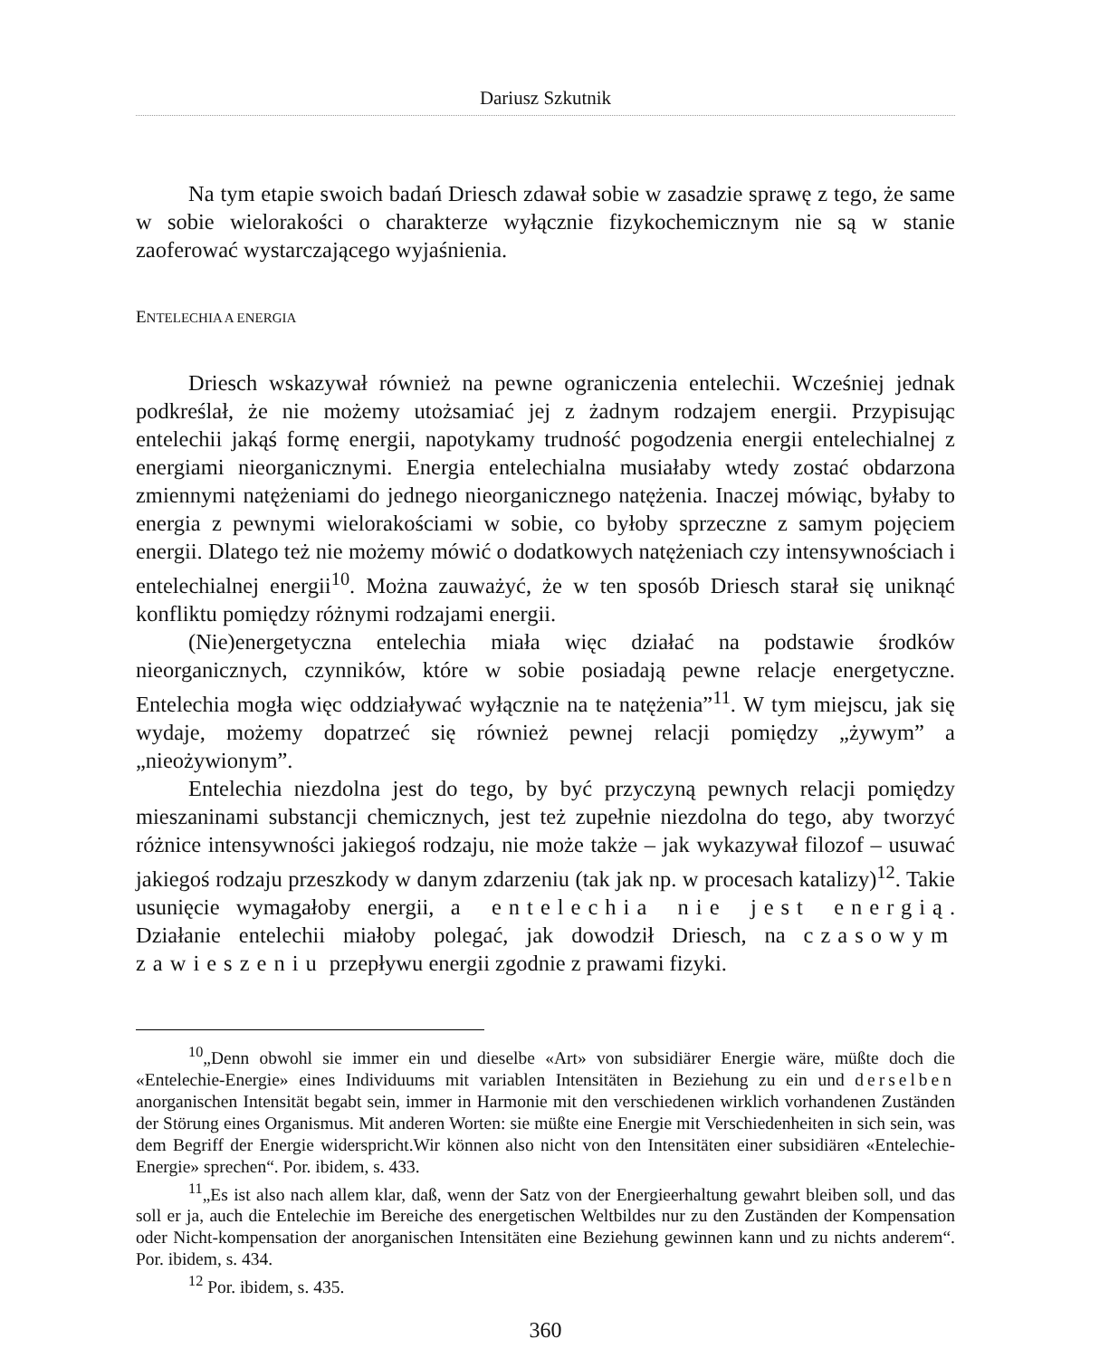Dariusz Szkutnik
Na tym etapie swoich badań Driesch zdawał sobie w zasadzie sprawę z tego, że same w sobie wielorakości o charakterze wyłącznie fizykochemicznym nie są w stanie zaoferować wystarczającego wyjaśnienia.
ENTELECHIA A ENERGIA
Driesch wskazywał również na pewne ograniczenia entelechii. Wcześniej jednak podkreślał, że nie możemy utożsamiać jej z żadnym rodzajem energii. Przypisując entelechii jakąś formę energii, napotykamy trudność pogodzenia energii entelechialnej z energiami nieorganicznymi. Energia entelechialna musiałaby wtedy zostać obdarzona zmiennymi natężeniami do jednego nieorganicznego natężenia. Inaczej mówiąc, byłaby to energia z pewnymi wielorakościami w sobie, co byłoby sprzeczne z samym pojęciem energii. Dlatego też nie możemy mówić o dodatkowych natężeniach czy intensywnościach i entelechialnej energii<sup>10</sup>. Można zauważyć, że w ten sposób Driesch starał się uniknąć konfliktu pomiędzy różnymi rodzajami energii.
(Nie)energetyczna entelechia miała więc działać na podstawie środków nieorganicznych, czynników, które w sobie posiadają pewne relacje energetyczne. Entelechia mogła więc oddziaływać wyłącznie na te natężenia”<sup>11</sup>. W tym miejscu, jak się wydaje, możemy dopatrzeć się również pewnej relacji pomiędzy „żywym” a „nieożywionym”.
Entelechia niezdolna jest do tego, by być przyczyną pewnych relacji pomiędzy mieszaninami substancji chemicznych, jest też zupełnie niezdolna do tego, aby tworzyć różnice intensywności jakiegoś rodzaju, nie może także – jak wykazywał filozof – usuwać jakiegoś rodzaju przeszkody w danym zdarzeniu (tak jak np. w procesach katalizy)<sup>12</sup>. Takie usunięcie wymagałoby energii, a entelechia nie jest energią. Działanie entelechii miałoby polegać, jak dowodził Driesch, na czasowym zawieszeniu przepływu energii zgodnie z prawami fizyki.
<sup>10</sup>„Denn obwohl sie immer ein und dieselbe «Art» von subsidiärer Energie wäre, müßte doch die «Entelechie-Energie» eines Individuums mit variablen Intensitäten in Beziehung zu ein und derselben anorganischen Intensität begabt sein, immer in Harmonie mit den verschiedenen wirklich vorhandenen Zuständen der Störung eines Organismus. Mit anderen Worten: sie müßte eine Energie mit Verschiedenheiten in sich sein, was dem Begriff der Energie widerspricht.Wir können also nicht von den Intensitäten einer subsidiären «Entelechie-Energie» sprechen“. Por. ibidem, s. 433.
<sup>11</sup>„Es ist also nach allem klar, daß, wenn der Satz von der Energieerhaltung gewahrt bleiben soll, und das soll er ja, auch die Entelechie im Bereiche des energetischen Weltbildes nur zu den Zuständen der Kompensation oder Nicht-kompensation der anorganischen Intensitäten eine Beziehung gewinnen kann und zu nichts anderem“. Por. ibidem, s. 434.
<sup>12</sup> Por. ibidem, s. 435.
360